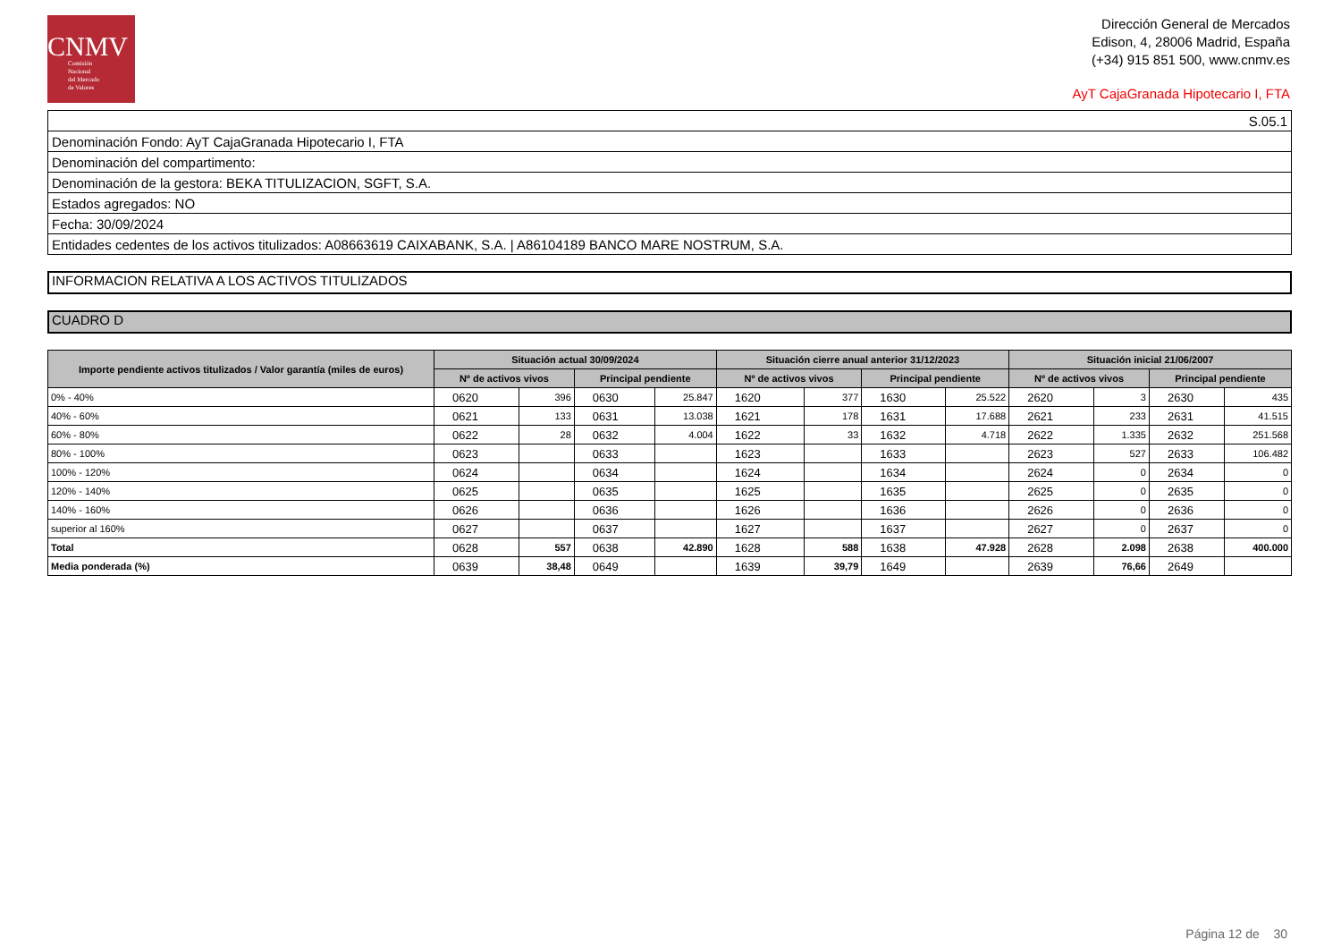CNMV
Comisión
Nacional
del Mercado
de Valores
Dirección General de Mercados
Edison, 4, 28006 Madrid, España
(+34) 915 851 500, www.cnmv.es
AyT CajaGranada Hipotecario I, FTA
| S.05.1 |
| Denominación Fondo: AyT CajaGranada Hipotecario I, FTA |
| Denominación del compartimento: |
| Denominación de la gestora: BEKA TITULIZACION, SGFT, S.A. |
| Estados agregados: NO |
| Fecha: 30/09/2024 |
| Entidades cedentes de los activos titulizados: A08663619 CAIXABANK, S.A. / A86104189 BANCO MARE NOSTRUM, S.A. |
INFORMACION RELATIVA A LOS ACTIVOS TITULIZADOS
CUADRO D
| Importe pendiente activos titulizados / Valor garantía (miles de euros) | Situación actual 30/09/2024 | | | | Situación cierre anual anterior 31/12/2023 | | | | Situación inicial 21/06/2007 | | | |
| --- | --- | --- | --- | --- | --- | --- | --- | --- | --- | --- | --- | --- |
| | Nº de activos vivos | | Principal pendiente | | Nº de activos vivos | | Principal pendiente | | Nº de activos vivos | | Principal pendiente | |
| 0% - 40% | 0620 | 396 | 0630 | 25.847 | 1620 | 377 | 1630 | 25.522 | 2620 | 3 | 2630 | 435 |
| 40% - 60% | 0621 | 133 | 0631 | 13.038 | 1621 | 178 | 1631 | 17.688 | 2621 | 233 | 2631 | 41.515 |
| 60% - 80% | 0622 | 28 | 0632 | 4.004 | 1622 | 33 | 1632 | 4.718 | 2622 | 1.335 | 2632 | 251.568 |
| 80% - 100% | 0623 | | 0633 | | 1623 | | 1633 | | 2623 | 527 | 2633 | 106.482 |
| 100% - 120% | 0624 | | 0634 | | 1624 | | 1634 | | 2624 | 0 | 2634 | 0 |
| 120% - 140% | 0625 | | 0635 | | 1625 | | 1635 | | 2625 | 0 | 2635 | 0 |
| 140% - 160% | 0626 | | 0636 | | 1626 | | 1636 | | 2626 | 0 | 2636 | 0 |
| superior al 160% | 0627 | | 0637 | | 1627 | | 1637 | | 2627 | 0 | 2637 | 0 |
| Total | 0628 | 557 | 0638 | 42.890 | 1628 | 588 | 1638 | 47.928 | 2628 | 2.098 | 2638 | 400.000 |
| Media ponderada (%) | 0639 | 38,48 | 0649 | | 1639 | 39,79 | 1649 | | 2639 | 76,66 | 2649 | |
Página 12 de 30